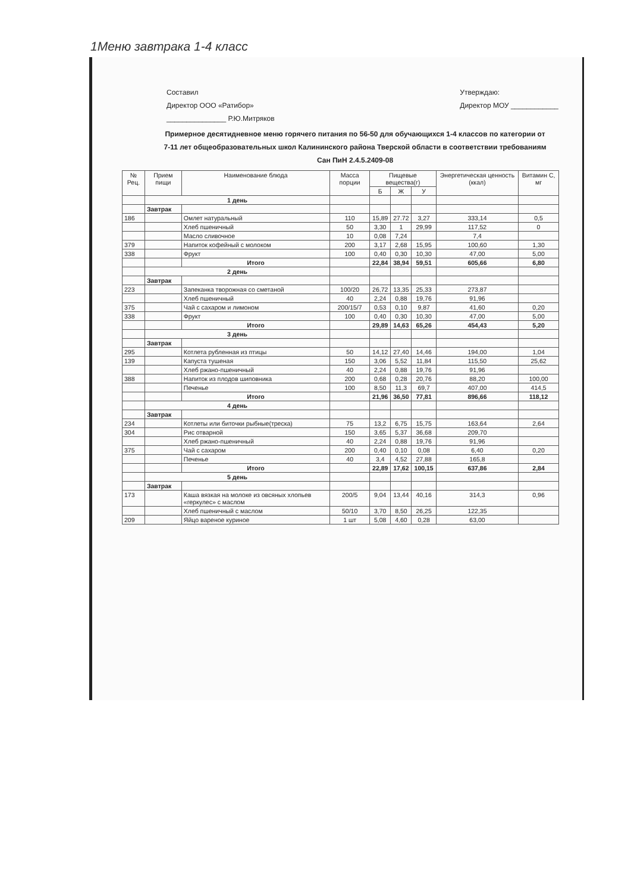1Меню завтрака 1-4 класс
Составил
Директор ООО «Ратибор»
_______________ Р.Ю.Митряков
Утверждаю:
Директор МОУ ____________
Примерное десятидневное меню горячего питания по 56-50 для обучающихся 1-4 классов по категории от 7-11 лет общеобразовательных школ Калининского района Тверской области в соответствии требованиям Сан ПиН 2.4.5.2409-08
| № Рец. | Прием пищи | Наименование блюда | Масса порции | Пищевые вещества(г) | | | Энергетическая ценность (ккал) | Витамин С, мг |
| --- | --- | --- | --- | --- | --- | --- | --- | --- |
| | | | | Б | Ж | У | | |
| | 1 день | | | | | | | |
| | Завтрак | | | | | | | |
| 186 | | Омлет натуральный | 110 | 15,89 | 27.72 | 3,27 | 333,14 | 0,5 |
| | | Хлеб пшеничный | 50 | 3,30 | 1 | 29,99 | 117,52 | 0 |
| | | Масло сливочное | 10 | 0,08 | 7,24 | | 7,4 | |
| 379 | | Напиток кофейный с молоком | 200 | 3,17 | 2,68 | 15,95 | 100,60 | 1,30 |
| 338 | | Фрукт | 100 | 0,40 | 0,30 | 10,30 | 47,00 | 5,00 |
| | | Итого | | 22,84 | 38,94 | 59,51 | 605,66 | 6,80 |
| | 2 день | | | | | | | |
| | Завтрак | | | | | | | |
| 223 | | Запеканка творожная со сметаной | 100/20 | 26,72 | 13,35 | 25,33 | 273,87 | |
| | | Хлеб пшеничный | 40 | 2,24 | 0,88 | 19,76 | 91,96 | |
| 375 | | Чай с сахаром и лимоном | 200/15/7 | 0,53 | 0,10 | 9,87 | 41,60 | 0,20 |
| 338 | | Фрукт | 100 | 0,40 | 0,30 | 10,30 | 47,00 | 5,00 |
| | | Итого | | 29,89 | 14,63 | 65,26 | 454,43 | 5,20 |
| | 3 день | | | | | | | |
| | Завтрак | | | | | | | |
| 295 | | Котлета рубленная из птицы | 50 | 14,12 | 27,40 | 14,46 | 194,00 | 1,04 |
| 139 | | Капуста тушеная | 150 | 3,06 | 5,52 | 11,84 | 115,50 | 25,62 |
| | | Хлеб ржано-пшеничный | 40 | 2,24 | 0,88 | 19,76 | 91,96 | |
| 388 | | Напиток из плодов шиповника | 200 | 0,68 | 0,28 | 20,76 | 88,20 | 100,00 |
| | | Печенье | 100 | 8,50 | 11,3 | 69,7 | 407,00 | 414,5 |
| | | Итого | | 21,96 | 36,50 | 77,81 | 896,66 | 118,12 |
| | 4 день | | | | | | | |
| | Завтрак | | | | | | | |
| 234 | | Котлеты или биточки рыбные(треска) | 75 | 13,2 | 6,75 | 15,75 | 163,64 | 2,64 |
| 304 | | Рис отварной | 150 | 3,65 | 5,37 | 36,68 | 209,70 | |
| | | Хлеб ржано-пшеничный | 40 | 2,24 | 0,88 | 19,76 | 91,96 | |
| 375 | | Чай с сахаром | 200 | 0,40 | 0,10 | 0,08 | 6,40 | 0,20 |
| | | Печенье | 40 | 3,4 | 4,52 | 27,88 | 165,8 | |
| | | Итого | | 22,89 | 17,62 | 100,15 | 637,86 | 2,84 |
| | 5 день | | | | | | | |
| | Завтрак | | | | | | | |
| 173 | | Каша вязкая на молоке из овсяных хлопьев «геркулес» с маслом | 200/5 | 9,04 | 13,44 | 40,16 | 314,3 | 0,96 |
| | | Хлеб пшеничный с маслом | 50/10 | 3,70 | 8,50 | 26,25 | 122,35 | |
| 209 | | Яйцо вареное куриное | 1 шт | 5,08 | 4,60 | 0,28 | 63,00 | |